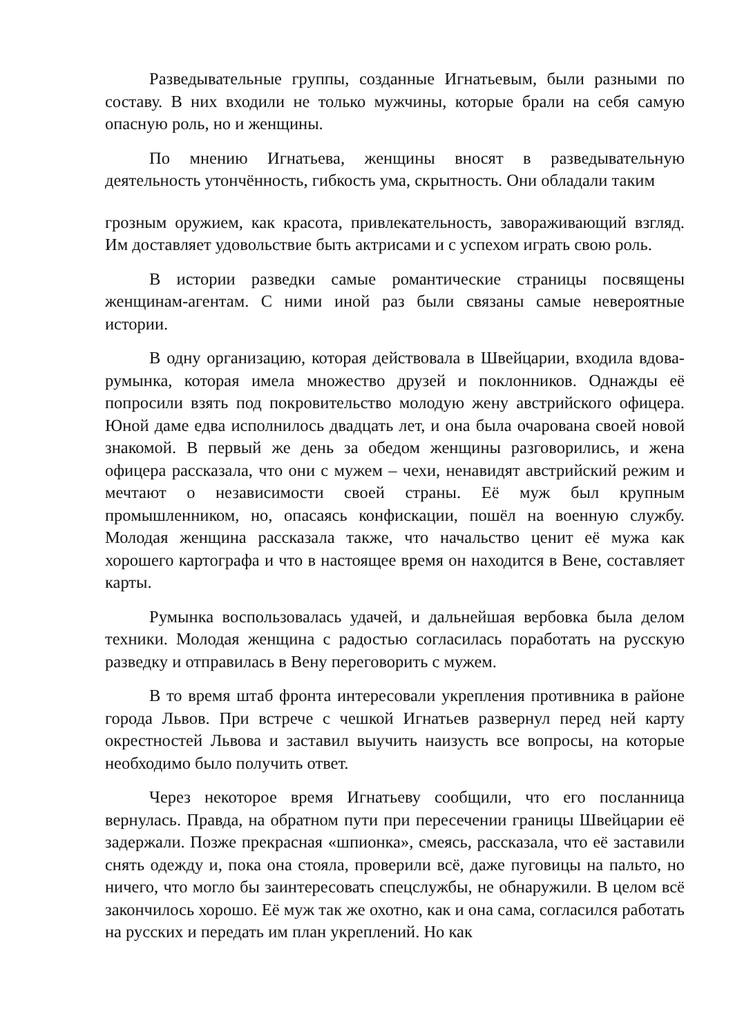Разведывательные группы, созданные Игнатьевым, были разными по составу. В них входили не только мужчины, которые брали на себя самую опасную роль, но и женщины.
По мнению Игнатьева, женщины вносят в разведывательную деятельность утончённость, гибкость ума, скрытность. Они обладали таким
грозным оружием, как красота, привлекательность, завораживающий взгляд. Им доставляет удовольствие быть актрисами и с успехом играть свою роль.
В истории разведки самые романтические страницы посвящены женщинам-агентам. С ними иной раз были связаны самые невероятные истории.
В одну организацию, которая действовала в Швейцарии, входила вдова-румынка, которая имела множество друзей и поклонников. Однажды её попросили взять под покровительство молодую жену австрийского офицера. Юной даме едва исполнилось двадцать лет, и она была очарована своей новой знакомой. В первый же день за обедом женщины разговорились, и жена офицера рассказала, что они с мужем – чехи, ненавидят австрийский режим и мечтают о независимости своей страны. Её муж был крупным промышленником, но, опасаясь конфискации, пошёл на военную службу. Молодая женщина рассказала также, что начальство ценит её мужа как хорошего картографа и что в настоящее время он находится в Вене, составляет карты.
Румынка воспользовалась удачей, и дальнейшая вербовка была делом техники. Молодая женщина с радостью согласилась поработать на русскую разведку и отправилась в Вену переговорить с мужем.
В то время штаб фронта интересовали укрепления противника в районе города Львов. При встрече с чешкой Игнатьев развернул перед ней карту окрестностей Львова и заставил выучить наизусть все вопросы, на которые необходимо было получить ответ.
Через некоторое время Игнатьеву сообщили, что его посланница вернулась. Правда, на обратном пути при пересечении границы Швейцарии её задержали. Позже прекрасная «шпионка», смеясь, рассказала, что её заставили снять одежду и, пока она стояла, проверили всё, даже пуговицы на пальто, но ничего, что могло бы заинтересовать спецслужбы, не обнаружили. В целом всё закончилось хорошо. Её муж так же охотно, как и она сама, согласился работать на русских и передать им план укреплений. Но как